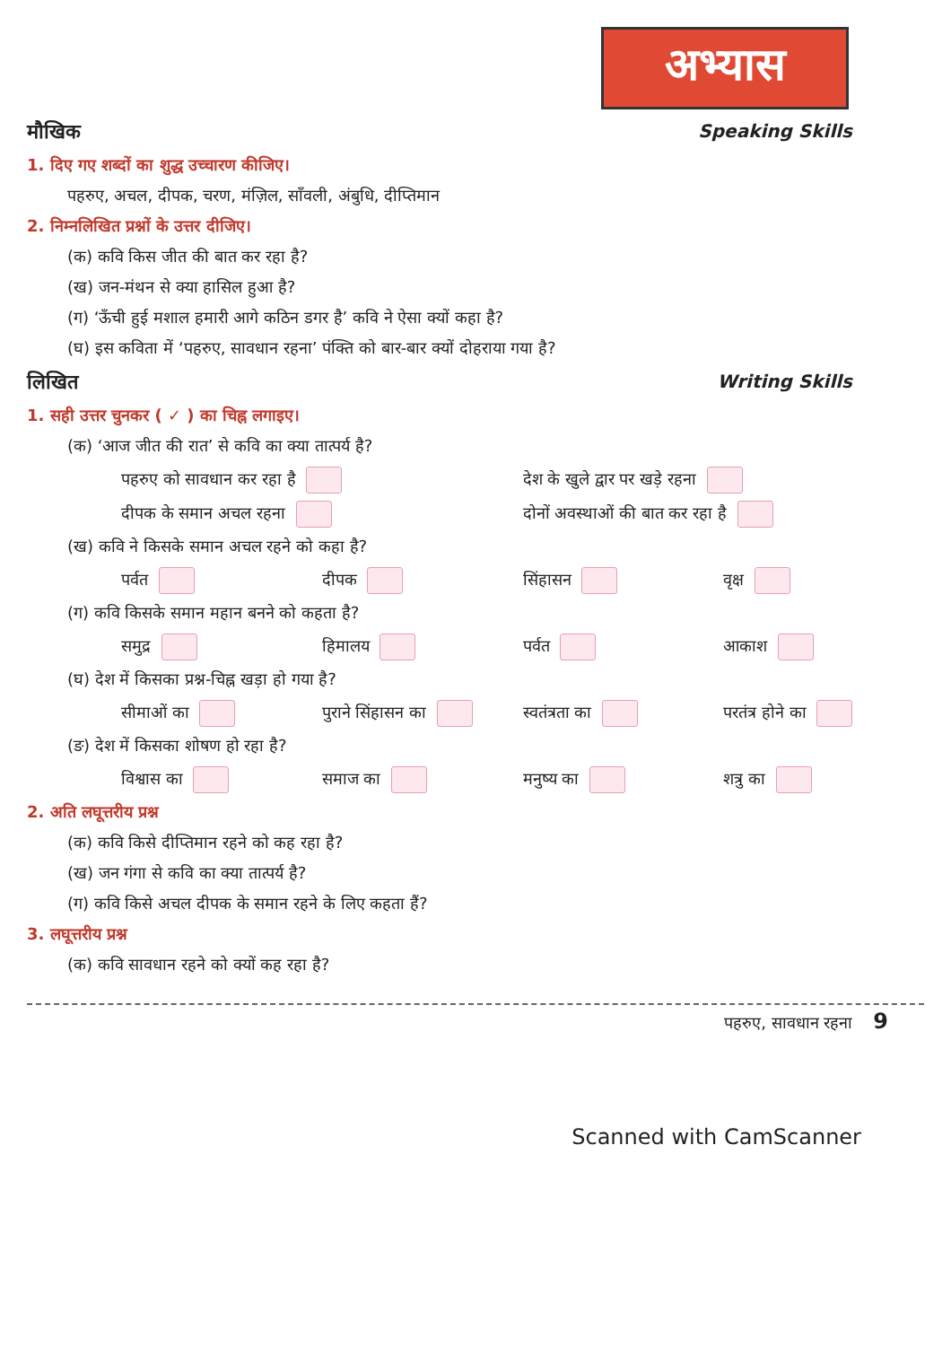अभ्यास
मौखिक Speaking Skills
1. दिए गए शब्दों का शुद्ध उच्चारण कीजिए।
पहरुए, अचल, दीपक, चरण, मंज़िल, साँवली, अंबुधि, दीप्तिमान
2. निम्नलिखित प्रश्नों के उत्तर दीजिए।
(क) कवि किस जीत की बात कर रहा है?
(ख) जन-मंथन से क्या हासिल हुआ है?
(ग) ‘ऊँची हुई मशाल हमारी आगे कठिन डगर है’ कवि ने ऐसा क्यों कहा है?
(घ) इस कविता में ‘पहरुए, सावधान रहना’ पंक्ति को बार-बार क्यों दोहराया गया है?
लिखित Writing Skills
1. सही उत्तर चुनकर ( ✓ ) का चिह्न लगाइए।
(क) ‘आज जीत की रात’ से कवि का क्या तात्पर्य है?
पहरुए को सावधान कर रहा है देश के खुले द्वार पर खड़े रहना
दीपक के समान अचल रहना दोनों अवस्थाओं की बात कर रहा है
(ख) कवि ने किसके समान अचल रहने को कहा है?
पर्वत दीपक सिंहासन वृक्ष
(ग) कवि किसके समान महान बनने को कहता है?
समुद्र हिमालय पर्वत आकाश
(घ) देश में किसका प्रश्न-चिह्न खड़ा हो गया है?
सीमाओं का पुराने सिंहासन का स्वतंत्रता का परतंत्र होने का
(ङ) देश में किसका शोषण हो रहा है?
विश्वास का समाज का मनुष्य का शत्रु का
2. अति लघूत्तरीय प्रश्न
(क) कवि किसे दीप्तिमान रहने को कह रहा है?
(ख) जन गंगा से कवि का क्या तात्पर्य है?
(ग) कवि किसे अचल दीपक के समान रहने के लिए कहता हैं?
3. लघूत्तरीय प्रश्न
(क) कवि सावधान रहने को क्यों कह रहा है?
पहरुए, सावधान रहना 9
Scanned with CamScanner